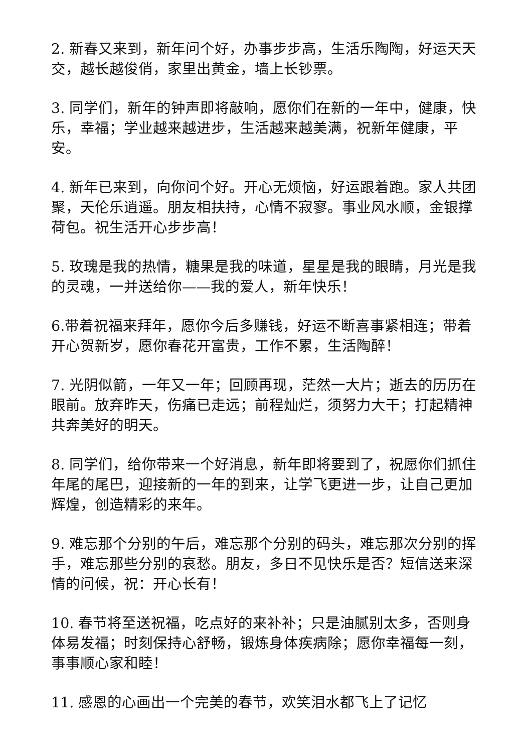2. 新春又来到，新年问个好，办事步步高，生活乐陶陶，好运天天交，越长越俊俏，家里出黄金，墙上长钞票。
3. 同学们，新年的钟声即将敲响，愿你们在新的一年中，健康，快乐，幸福；学业越来越进步，生活越来越美满，祝新年健康，平安。
4. 新年已来到，向你问个好。开心无烦恼，好运跟着跑。家人共团聚，天伦乐逍遥。朋友相扶持，心情不寂寥。事业风水顺，金银撑荷包。祝生活开心步步高！
5. 玫瑰是我的热情，糖果是我的味道，星星是我的眼睛，月光是我的灵魂，一并送给你——我的爱人，新年快乐！
6.带着祝福来拜年，愿你今后多赚钱，好运不断喜事紧相连；带着开心贺新岁，愿你春花开富贵，工作不累，生活陶醉！
7. 光阴似箭，一年又一年；回顾再现，茫然一大片；逝去的历历在眼前。放弃昨天，伤痛已走远；前程灿烂，须努力大干；打起精神共奔美好的明天。
8. 同学们，给你带来一个好消息，新年即将要到了，祝愿你们抓住年尾的尾巴，迎接新的一年的到来，让学飞更进一步，让自己更加辉煌，创造精彩的来年。
9. 难忘那个分别的午后，难忘那个分别的码头，难忘那次分别的挥手，难忘那些分别的哀愁。朋友，多日不见快乐是否？短信送来深情的问候，祝：开心长有！
10. 春节将至送祝福，吃点好的来补补；只是油腻别太多，否则身体易发福；时刻保持心舒畅，锻炼身体疾病除；愿你幸福每一刻，事事顺心家和睦！
11. 感恩的心画出一个完美的春节，欢笑泪水都飞上了记忆